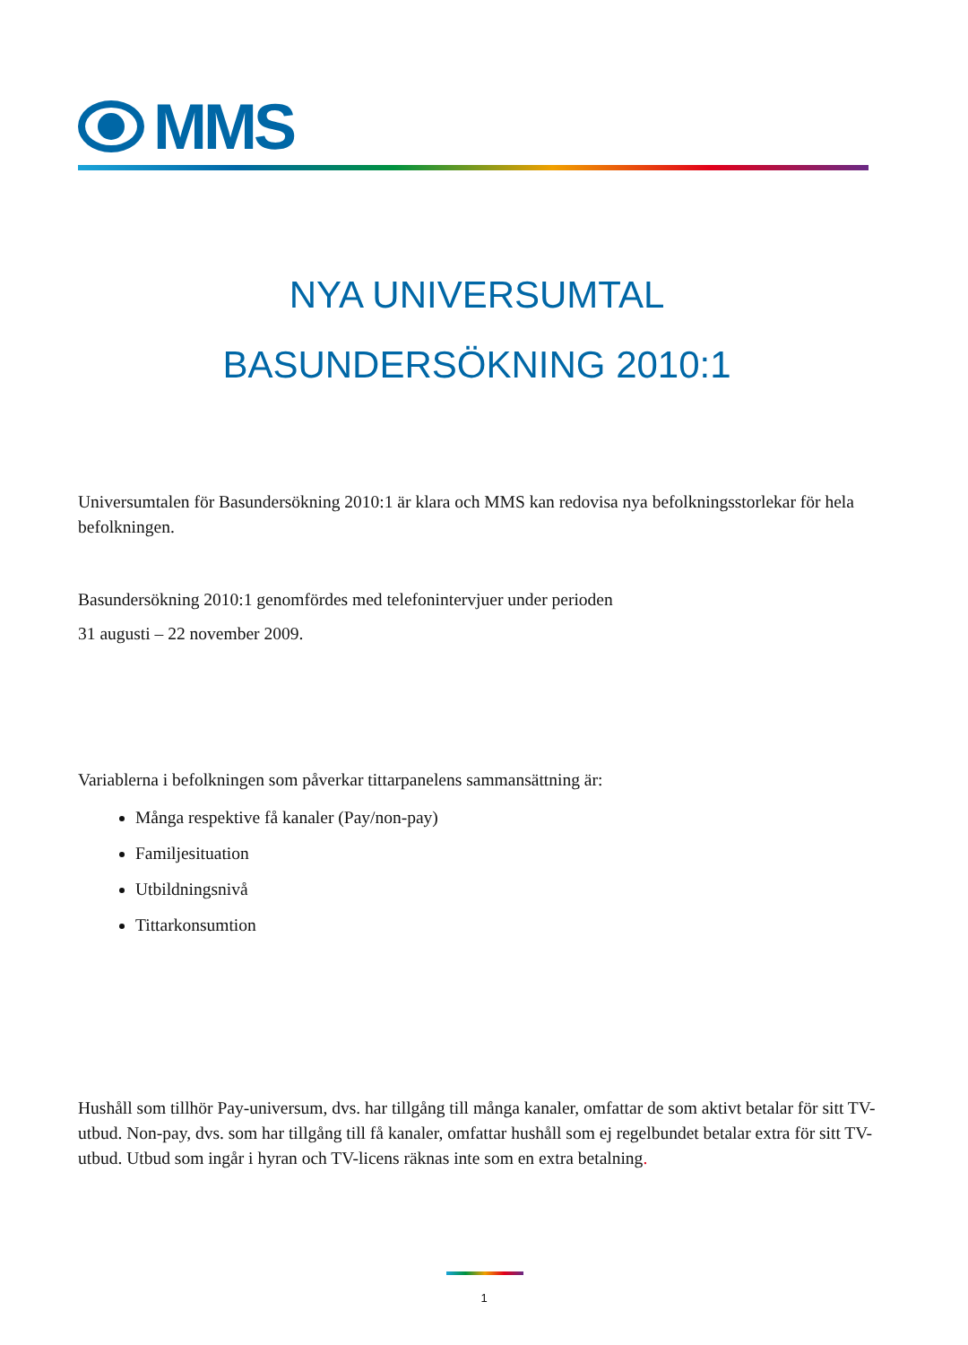MMS
NYA UNIVERSUMTAL
BASUNDERSÖKNING 2010:1
Universumtalen för Basundersökning 2010:1 är klara och MMS kan redovisa nya befolkningsstorlekar för hela befolkningen.
Basundersökning 2010:1 genomfördes med telefonintervjuer under perioden
31 augusti – 22 november 2009.
Variablerna i befolkningen som påverkar tittarpanelens sammansättning är:
Många respektive få kanaler (Pay/non-pay)
Familjesituation
Utbildningsnivå
Tittarkonsumtion
Hushåll som tillhör Pay-universum, dvs. har tillgång till många kanaler, omfattar de som aktivt betalar för sitt TV-utbud. Non-pay, dvs. som har tillgång till få kanaler, omfattar hushåll som ej regelbundet betalar extra för sitt TV-utbud. Utbud som ingår i hyran och TV-licens räknas inte som en extra betalning.
1